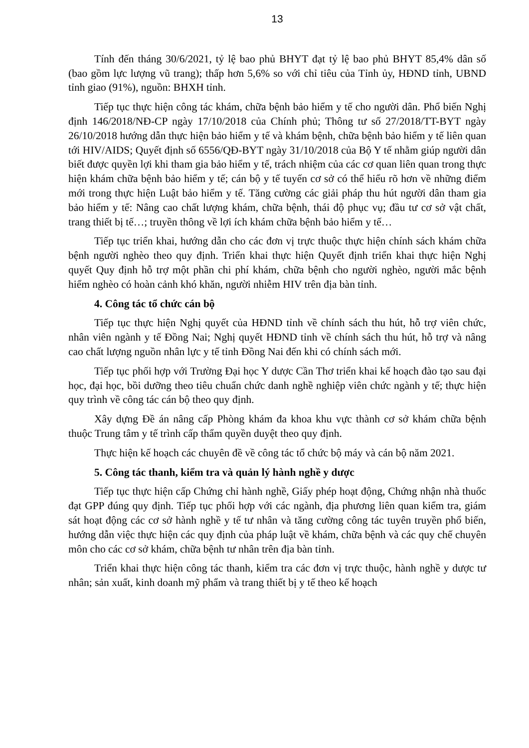13
Tính đến tháng 30/6/2021, tỷ lệ bao phủ BHYT đạt tỷ lệ bao phủ BHYT 85,4% dân số (bao gồm lực lượng vũ trang); thấp hơn 5,6% so với chỉ tiêu của Tỉnh ủy, HĐND tỉnh, UBND tỉnh giao (91%), nguồn: BHXH tỉnh.
Tiếp tục thực hiện công tác khám, chữa bệnh bảo hiểm y tế cho người dân. Phổ biến Nghị định 146/2018/NĐ-CP ngày 17/10/2018 của Chính phủ; Thông tư số 27/2018/TT-BYT ngày 26/10/2018 hướng dẫn thực hiện bảo hiểm y tế và khám bệnh, chữa bệnh bảo hiểm y tế liên quan tới HIV/AIDS; Quyết định số 6556/QĐ-BYT ngày 31/10/2018 của Bộ Y tế nhằm giúp người dân biết được quyền lợi khi tham gia bảo hiểm y tế, trách nhiệm của các cơ quan liên quan trong thực hiện khám chữa bệnh bảo hiểm y tế; cán bộ y tế tuyến cơ sở có thể hiểu rõ hơn về những điểm mới trong thực hiện Luật bảo hiểm y tế. Tăng cường các giải pháp thu hút người dân tham gia bảo hiểm y tế: Nâng cao chất lượng khám, chữa bệnh, thái độ phục vụ; đầu tư cơ sở vật chất, trang thiết bị tế…; truyền thông về lợi ích khám chữa bệnh bảo hiểm y tế…
Tiếp tục triển khai, hướng dẫn cho các đơn vị trực thuộc thực hiện chính sách khám chữa bệnh người nghèo theo quy định. Triển khai thực hiện Quyết định triển khai thực hiện Nghị quyết Quy định hỗ trợ một phần chi phí khám, chữa bệnh cho người nghèo, người mắc bệnh hiểm nghèo có hoàn cảnh khó khăn, người nhiễm HIV trên địa bàn tỉnh.
4. Công tác tổ chức cán bộ
Tiếp tục thực hiện Nghị quyết của HĐND tỉnh về chính sách thu hút, hỗ trợ viên chức, nhân viên ngành y tế Đồng Nai; Nghị quyết HĐND tỉnh về chính sách thu hút, hỗ trợ và nâng cao chất lượng nguồn nhân lực y tế tỉnh Đồng Nai đến khi có chính sách mới.
Tiếp tục phối hợp với Trường Đại học Y dược Cần Thơ triển khai kế hoạch đào tạo sau đại học, đại học, bồi dưỡng theo tiêu chuẩn chức danh nghề nghiệp viên chức ngành y tế; thực hiện quy trình về công tác cán bộ theo quy định.
Xây dựng Đề án nâng cấp Phòng khám đa khoa khu vực thành cơ sở khám chữa bệnh thuộc Trung tâm y tế trình cấp thẩm quyền duyệt theo quy định.
Thực hiện kế hoạch các chuyên đề về công tác tổ chức bộ máy và cán bộ năm 2021.
5. Công tác thanh, kiểm tra và quản lý hành nghề y dược
Tiếp tục thực hiện cấp Chứng chỉ hành nghề, Giấy phép hoạt động, Chứng nhận nhà thuốc đạt GPP đúng quy định. Tiếp tục phối hợp với các ngành, địa phương liên quan kiểm tra, giám sát hoạt động các cơ sở hành nghề y tế tư nhân và tăng cường công tác tuyên truyền phổ biến, hướng dẫn việc thực hiện các quy định của pháp luật về khám, chữa bệnh và các quy chế chuyên môn cho các cơ sở khám, chữa bệnh tư nhân trên địa bàn tỉnh.
Triển khai thực hiện công tác thanh, kiểm tra các đơn vị trực thuộc, hành nghề y dược tư nhân; sản xuất, kinh doanh mỹ phẩm và trang thiết bị y tế theo kế hoạch